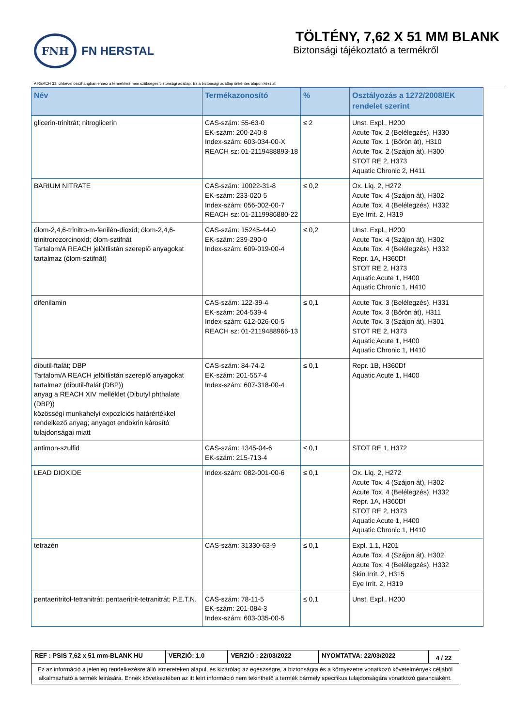FNH
FN HERSTAL
TÖLTÉNY, 7,62 X 51 MM BLANK
Biztonsági tájékoztató a termékről
A REACH 31. cikkével összhangban ehhez a termékhez nem szükséges biztonsági adatlap. Ez a biztonsági adatlap önkéntes alapon készült
| Név | Termékazonosító | % | Osztályozás a 1272/2008/EK rendelet szerint |
| --- | --- | --- | --- |
| glicerin-trinitrát; nitroglicerin | CAS-szám: 55-63-0 EK-szám: 200-240-8 Index-szám: 603-034-00-X REACH sz: 01-2119488893-18 | ≤ 2 | Unst. Expl., H200 Acute Tox. 2 (Belélegzés), H330 Acute Tox. 1 (Bőrön át), H310 Acute Tox. 2 (Szájon át), H300 STOT RE 2, H373 Aquatic Chronic 2, H411 |
| BARIUM NITRATE | CAS-szám: 10022-31-8 EK-szám: 233-020-5 Index-szám: 056-002-00-7 REACH sz: 01-2119986880-22 | ≤ 0,2 | Ox. Liq. 2, H272 Acute Tox. 4 (Szájon át), H302 Acute Tox. 4 (Belélegzés), H332 Eye Irrit. 2, H319 |
| ólom-2,4,6-trinitro-m-fenilén-dioxid; ólom-2,4,6-trinitrorezorcinoxid; ólom-sztifnát Tartalom/A REACH jelöltlistán szereplő anyagokat tartalmaz (ólom-sztifnát) | CAS-szám: 15245-44-0 EK-szám: 239-290-0 Index-szám: 609-019-00-4 | ≤ 0,2 | Unst. Expl., H200 Acute Tox. 4 (Szájon át), H302 Acute Tox. 4 (Belélegzés), H332 Repr. 1A, H360Df STOT RE 2, H373 Aquatic Acute 1, H400 Aquatic Chronic 1, H410 |
| difenilamin | CAS-szám: 122-39-4 EK-szám: 204-539-4 Index-szám: 612-026-00-5 REACH sz: 01-2119488966-13 | ≤ 0,1 | Acute Tox. 3 (Belélegzés), H331 Acute Tox. 3 (Bőrön át), H311 Acute Tox. 3 (Szájon át), H301 STOT RE 2, H373 Aquatic Acute 1, H400 Aquatic Chronic 1, H410 |
| dibutil-ftalát; DBP Tartalom/A REACH jelöltlistán szereplő anyagokat tartalmaz (dibutil-ftalát (DBP)) anyag a REACH XIV melléklet (Dibutyl phthalate (DBP)) közösségi munkahelyi expozíciós határértékkel rendelkező anyag; anyagot endokrin károsító tulajdonságai miatt | CAS-szám: 84-74-2 EK-szám: 201-557-4 Index-szám: 607-318-00-4 | ≤ 0,1 | Repr. 1B, H360Df Aquatic Acute 1, H400 |
| antimon-szulfid | CAS-szám: 1345-04-6 EK-szám: 215-713-4 | ≤ 0,1 | STOT RE 1, H372 |
| LEAD DIOXIDE | Index-szám: 082-001-00-6 | ≤ 0,1 | Ox. Liq. 2, H272 Acute Tox. 4 (Szájon át), H302 Acute Tox. 4 (Belélegzés), H332 Repr. 1A, H360Df STOT RE 2, H373 Aquatic Acute 1, H400 Aquatic Chronic 1, H410 |
| tetrazén | CAS-szám: 31330-63-9 | ≤ 0,1 | Expl. 1.1, H201 Acute Tox. 4 (Szájon át), H302 Acute Tox. 4 (Belélegzés), H332 Skin Irrit. 2, H315 Eye Irrit. 2, H319 |
| pentaeritritol-tetranitrát; pentaeritrit-tetranitrát; P.E.T.N. | CAS-szám: 78-11-5 EK-szám: 201-084-3 Index-szám: 603-035-00-5 | ≤ 0,1 | Unst. Expl., H200 |
| REF : PSIS 7,62 x 51 mm-BLANK HU | VERZIÓ: 1.0 | VERZIÓ : 22/03/2022 | NYOMTATVA: 22/03/2022 | 4 / 22 |
| Ez az információ a jelenleg rendelkezésre álló ismereteken alapul, és kizárólag az egészségre, a biztonságra és a környezetre vonatkozó követelmények céljából alkalmazható a termék leírására. Ennek következtében az itt leírt információ nem tekinthető a termék bármely specifikus tulajdonságára vonatkozó garanciaként. | | | | |